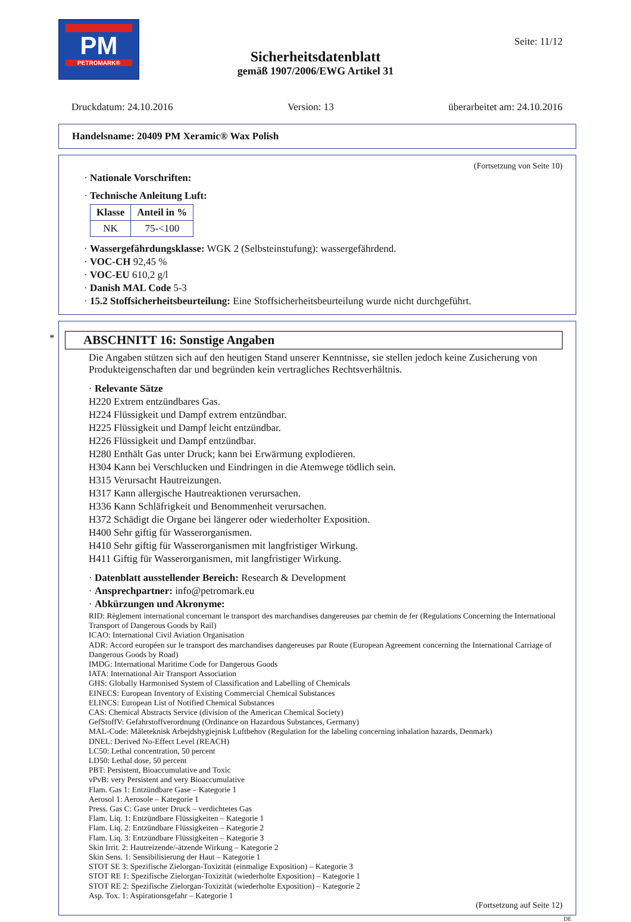PM
PETROMARK®
Seite: 11/12
Sicherheitsdatenblatt
gemäß 1907/2006/EWG Artikel 31
Druckdatum: 24.10.2016 Version: 13 überarbeitet am: 24.10.2016
Handelsname: 20409 PM Xeramic® Wax Polish
(Fortsetzung von Seite 10)
· Nationale Vorschriften:
· Technische Anleitung Luft:
| Klasse | Anteil in % |
| --- | --- |
| NK | 75-<100 |
· Wassergefährdungsklasse: WGK 2 (Selbsteinstufung): wassergefährdend.
· VOC-CH 92,45 %
· VOC-EU 610,2 g/l
· Danish MAL Code 5-3
· 15.2 Stoffsicherheitsbeurteilung: Eine Stoffsicherheitsbeurteilung wurde nicht durchgeführt.
*
ABSCHNITT 16: Sonstige Angaben
Die Angaben stützen sich auf den heutigen Stand unserer Kenntnisse, sie stellen jedoch keine Zusicherung von Produkteigenschaften dar und begründen kein vertragliches Rechtsverhältnis.
· Relevante Sätze
H220 Extrem entzündbares Gas.
H224 Flüssigkeit und Dampf extrem entzündbar.
H225 Flüssigkeit und Dampf leicht entzündbar.
H226 Flüssigkeit und Dampf entzündbar.
H280 Enthält Gas unter Druck; kann bei Erwärmung explodieren.
H304 Kann bei Verschlucken und Eindringen in die Atemwege tödlich sein.
H315 Verursacht Hautreizungen.
H317 Kann allergische Hautreaktionen verursachen.
H336 Kann Schläfrigkeit und Benommenheit verursachen.
H372 Schädigt die Organe bei längerer oder wiederholter Exposition.
H400 Sehr giftig für Wasserorganismen.
H410 Sehr giftig für Wasserorganismen mit langfristiger Wirkung.
H411 Giftig für Wasserorganismen, mit langfristiger Wirkung.
· Datenblatt ausstellender Bereich: Research & Development
· Ansprechpartner: info@petromark.eu
· Abkürzungen und Akronyme:
RID: Règlement international concernant le transport des marchandises dangereuses par chemin de fer (Regulations Concerning the International Transport of Dangerous Goods by Rail)
ICAO: International Civil Aviation Organisation
ADR: Accord européen sur le transport des marchandises dangereuses par Route (European Agreement concerning the International Carriage of Dangerous Goods by Road)
IMDG: International Maritime Code for Dangerous Goods
IATA: International Air Transport Association
GHS: Globally Harmonised System of Classification and Labelling of Chemicals
EINECS: European Inventory of Existing Commercial Chemical Substances
ELINCS: European List of Notified Chemical Substances
CAS: Chemical Abstracts Service (division of the American Chemical Society)
GefStoffV: Gefahrstoffverordnung (Ordinance on Hazardous Substances, Germany)
MAL-Code: Måleteknisk Arbejdshygiejnisk Luftbehov (Regulation for the labeling concerning inhalation hazards, Denmark)
DNEL: Derived No-Effect Level (REACH)
LC50: Lethal concentration, 50 percent
LD50: Lethal dose, 50 percent
PBT: Persistent, Bioaccumulative and Toxic
vPvB: very Persistent and very Bioaccumulative
Flam. Gas 1: Entzündbare Gase – Kategorie 1
Aerosol 1: Aerosole – Kategorie 1
Press. Gas C: Gase unter Druck – verdichtetes Gas
Flam. Liq. 1: Entzündbare Flüssigkeiten – Kategorie 1
Flam. Liq. 2: Entzündbare Flüssigkeiten – Kategorie 2
Flam. Liq. 3: Entzündbare Flüssigkeiten – Kategorie 3
Skin Irrit. 2: Hautreizende/-ätzende Wirkung – Kategorie 2
Skin Sens. 1: Sensibilisierung der Haut – Kategorie 1
STOT SE 3: Spezifische Zielorgan-Toxizität (einmalige Exposition) – Kategorie 3
STOT RE 1: Spezifische Zielorgan-Toxizität (wiederholte Exposition) – Kategorie 1
STOT RE 2: Spezifische Zielorgan-Toxizität (wiederholte Exposition) – Kategorie 2
Asp. Tox. 1: Aspirationsgefahr – Kategorie 1
(Fortsetzung auf Seite 12)
DE